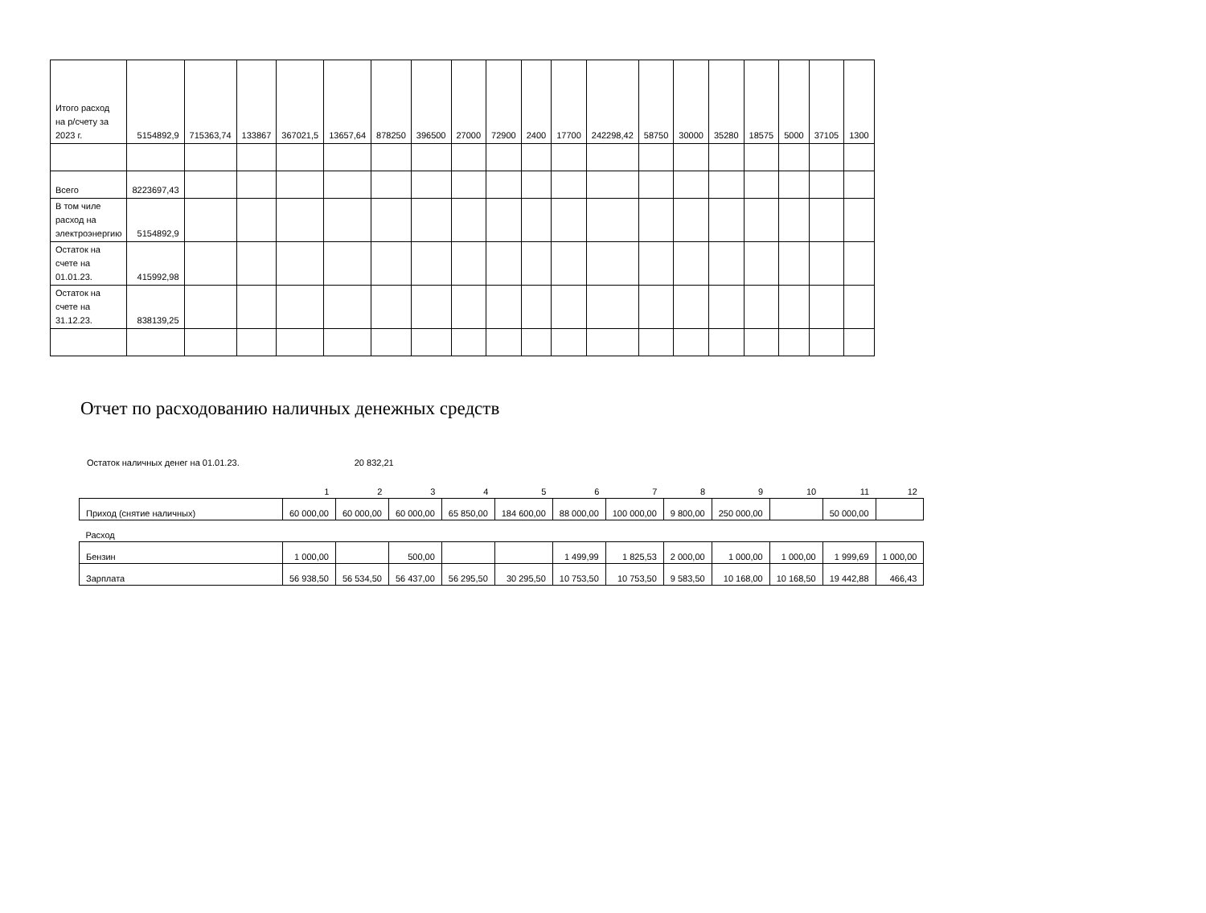| Итого расход на р/счету за 2023 г. | 5154892,9 | 715363,74 | 133867 | 367021,5 | 13657,64 | 878250 | 396500 | 27000 | 72900 | 2400 | 17700 | 242298,42 | 58750 | 30000 | 35280 | 18575 | 5000 | 37105 | 1300 |
| Всего | 8223697,43 | | | | | | | | | | | | | | | | | | |
| В том чиле расход на электроэнергию | 5154892,9 | | | | | | | | | | | | | | | | | | |
| Остаток на счете на 01.01.23. | 415992,98 | | | | | | | | | | | | | | | | | | |
| Остаток на счете на 31.12.23. | 838139,25 | | | | | | | | | | | | | | | | | | |
Отчет по расходованию наличных денежных средств
Остаток наличных денег на 01.01.23. 20 832,21
| | 1 | 2 | 3 | 4 | 5 | 6 | 7 | 8 | 9 | 10 | 11 | 12 |
| Приход (снятие наличных) | 60 000,00 | 60 000,00 | 60 000,00 | 65 850,00 | 184 600,00 | 88 000,00 | 100 000,00 | 9 800,00 | 250 000,00 | | 50 000,00 | |
| Расход | | | | | | | | | | | | |
| Бензин | 1 000,00 | | 500,00 | | | 1 499,99 | 1 825,53 | 2 000,00 | 1 000,00 | 1 000,00 | 1 999,69 | 1 000,00 |
| Зарплата | 56 938,50 | 56 534,50 | 56 437,00 | 56 295,50 | 30 295,50 | 10 753,50 | 10 753,50 | 9 583,50 | 10 168,00 | 10 168,50 | 19 442,88 | 466,43 |